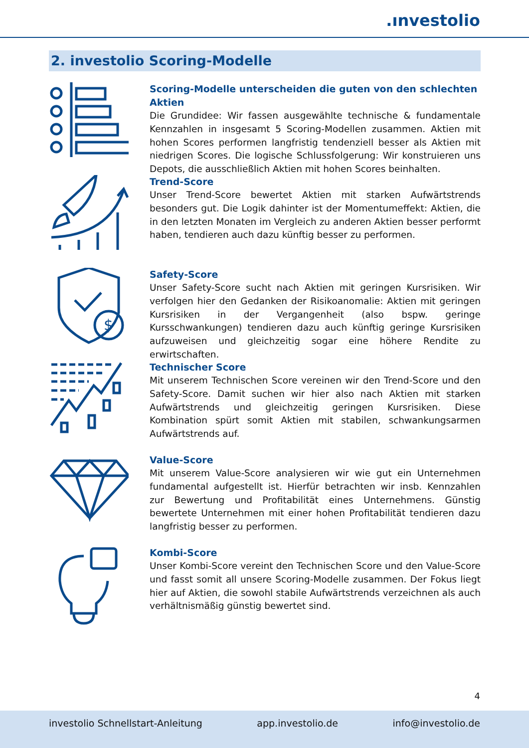.ınvestolio
2. investolio Scoring-Modelle
Scoring-Modelle unterscheiden die guten von den schlechten Aktien
Die Grundidee: Wir fassen ausgewählte technische & fundamentale Kennzahlen in insgesamt 5 Scoring-Modellen zusammen. Aktien mit hohen Scores performen langfristig tendenziell besser als Aktien mit niedrigen Scores. Die logische Schlussfolgerung: Wir konstruieren uns Depots, die ausschließlich Aktien mit hohen Scores beinhalten.
Trend-Score
Unser Trend-Score bewertet Aktien mit starken Aufwärtstrends besonders gut. Die Logik dahinter ist der Momentumeffekt: Aktien, die in den letzten Monaten im Vergleich zu anderen Aktien besser performt haben, tendieren auch dazu künftig besser zu performen.
$
Safety-Score
Unser Safety-Score sucht nach Aktien mit geringen Kursrisiken. Wir verfolgen hier den Gedanken der Risikoanomalie: Aktien mit geringen Kursrisiken in der Vergangenheit (also bspw. geringe Kursschwankungen) tendieren dazu auch künftig geringe Kursrisiken aufzuweisen und gleichzeitig sogar eine höhere Rendite zu erwirtschaften.
Technischer Score
Mit unserem Technischen Score vereinen wir den Trend-Score und den Safety-Score. Damit suchen wir hier also nach Aktien mit starken Aufwärtstrends und gleichzeitig geringen Kursrisiken. Diese Kombination spürt somit Aktien mit stabilen, schwankungsarmen Aufwärtstrends auf.
Value-Score
Mit unserem Value-Score analysieren wir wie gut ein Unternehmen fundamental aufgestellt ist. Hierfür betrachten wir insb. Kennzahlen zur Bewertung und Profitabilität eines Unternehmens. Günstig bewertete Unternehmen mit einer hohen Profitabilität tendieren dazu langfristig besser zu performen.
Kombi-Score
Unser Kombi-Score vereint den Technischen Score und den Value-Score und fasst somit all unsere Scoring-Modelle zusammen. Der Fokus liegt hier auf Aktien, die sowohl stabile Aufwärtstrends verzeichnen als auch verhältnismäßig günstig bewertet sind.
4
investolio Schnellstart-Anleitung app.investolio.de info@investolio.de